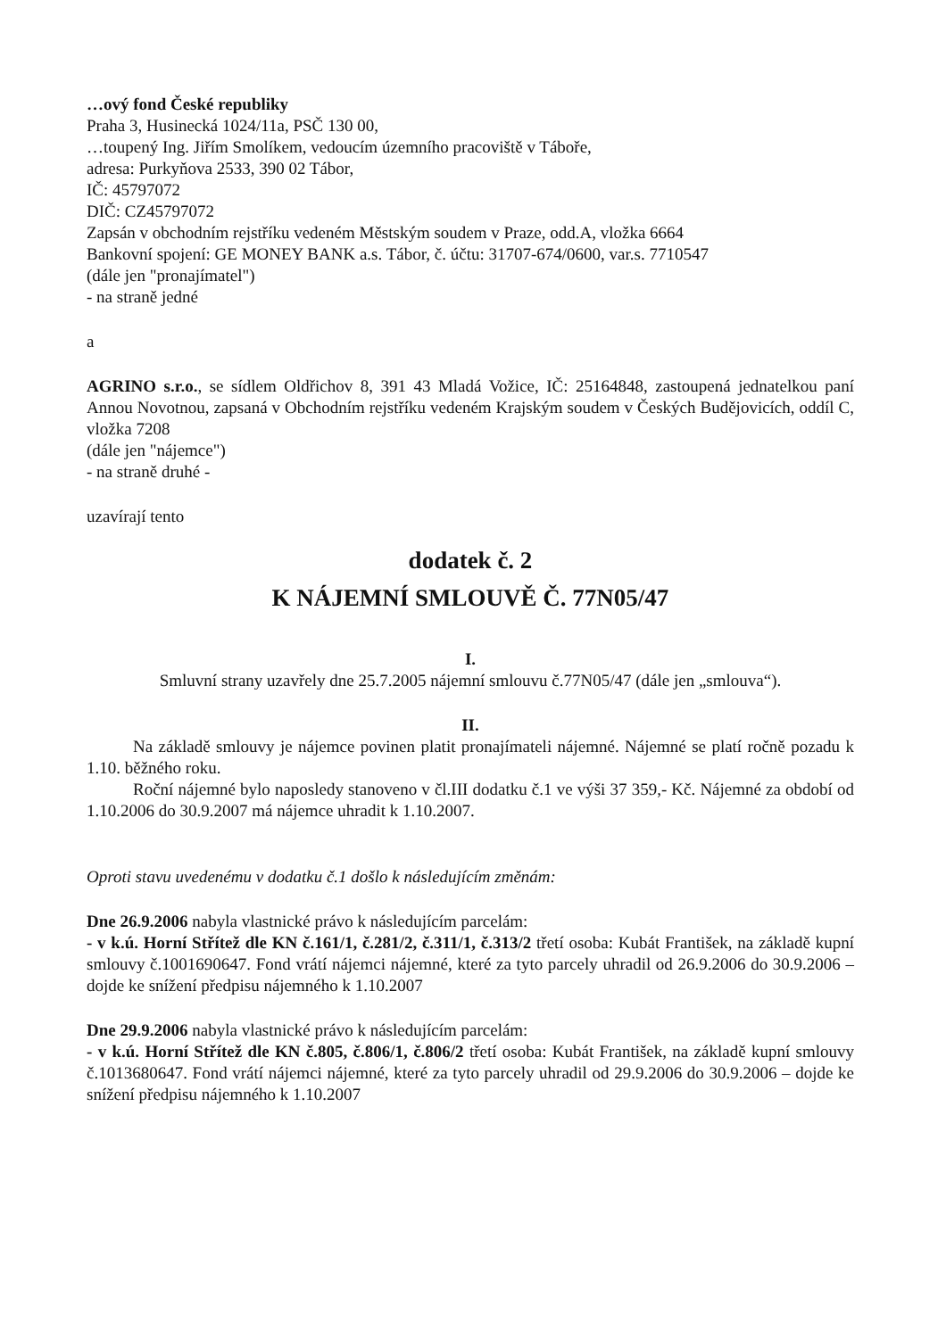…ový fond České republiky
Praha 3, Husinecká 1024/11a, PSČ 130 00,
…toupený Ing. Jiřím Smolíkem, vedoucím územního pracoviště v Táboře,
adresa: Purkyňova 2533, 390 02 Tábor,
IČ: 45797072
DIČ: CZ45797072
Zapsán v obchodním rejstříku vedeném Městským soudem v Praze, odd.A, vložka 6664
Bankovní spojení: GE MONEY BANK a.s. Tábor, č. účtu: 31707-674/0600, var.s. 7710547
(dále jen "pronajímatel")
- na straně jedné
a
AGRINO s.r.o., se sídlem Oldřichov 8, 391 43 Mladá Vožice, IČ: 25164848, zastoupená jednatelkou paní Annou Novotnou, zapsaná v Obchodním rejstříku vedeném Krajským soudem v Českých Budějovicích, oddíl C, vložka 7208
(dále jen "nájemce")
- na straně druhé -
uzavírají tento
dodatek č. 2
K NÁJEMNÍ SMLOUVĚ Č. 77N05/47
I.
Smluvní strany uzavřely dne 25.7.2005 nájemní smlouvu č.77N05/47 (dále jen „smlouva“).
II.
Na základě smlouvy je nájemce povinen platit pronajímateli nájemné. Nájemné se platí ročně pozadu k 1.10. běžného roku.
Roční nájemné bylo naposledy stanoveno v čl.III dodatku č.1 ve výši 37 359,- Kč. Nájemné za období od 1.10.2006 do 30.9.2007 má nájemce uhradit k 1.10.2007.
Oproti stavu uvedenému v dodatku č.1 došlo k následujícím změnám:
Dne 26.9.2006 nabyla vlastnické právo k následujícím parcelám:
- v k.ú. Horní Střítež dle KN č.161/1, č.281/2, č.311/1, č.313/2 třetí osoba: Kubát František, na základě kupní smlouvy č.1001690647. Fond vrátí nájemci nájemné, které za tyto parcely uhradil od 26.9.2006 do 30.9.2006 – dojde ke snížení předpisu nájemného k 1.10.2007
Dne 29.9.2006 nabyla vlastnické právo k následujícím parcelám:
- v k.ú. Horní Střítež dle KN č.805, č.806/1, č.806/2 třetí osoba: Kubát František, na základě kupní smlouvy č.1013680647. Fond vrátí nájemci nájemné, které za tyto parcely uhradil od 29.9.2006 do 30.9.2006 – dojde ke snížení předpisu nájemného k 1.10.2007